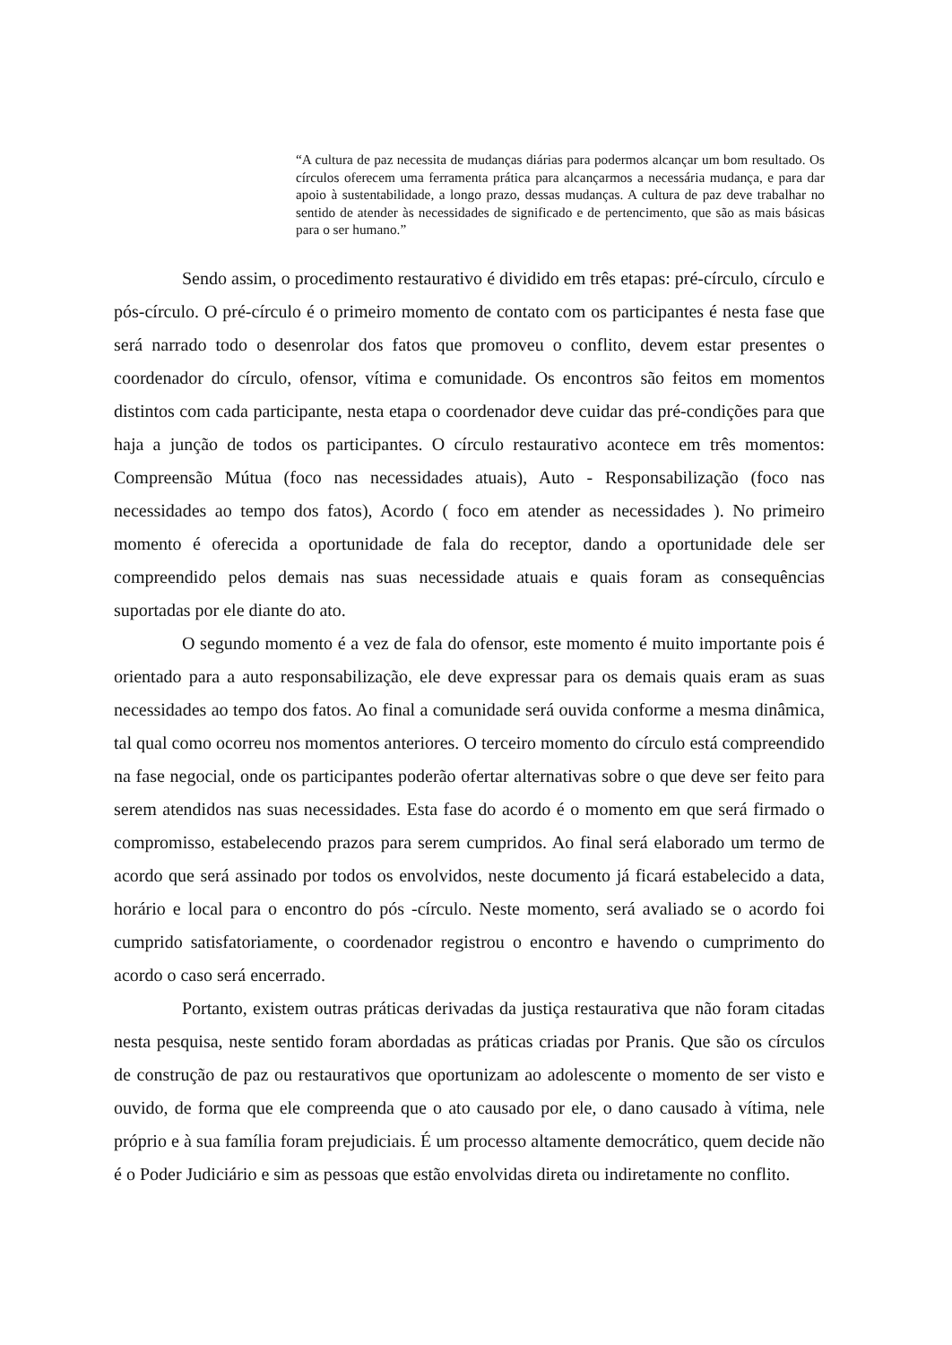“A cultura de paz necessita de mudanças diárias para podermos alcançar um bom resultado. Os círculos oferecem uma ferramenta prática para alcançarmos a necessária mudança, e para dar apoio à sustentabilidade, a longo prazo, dessas mudanças. A cultura de paz deve trabalhar no sentido de atender às necessidades de significado e de pertencimento, que são as mais básicas para o ser humano.”
Sendo assim, o procedimento restaurativo é dividido em três etapas: pré-círculo, círculo e pós-círculo. O pré-círculo é o primeiro momento de contato com os participantes é nesta fase que será narrado todo o desenrolar dos fatos que promoveu o conflito, devem estar presentes o coordenador do círculo, ofensor, vítima e comunidade. Os encontros são feitos em momentos distintos com cada participante, nesta etapa o coordenador deve cuidar das pré-condições para que haja a junção de todos os participantes. O círculo restaurativo acontece em três momentos: Compreensão Mútua (foco nas necessidades atuais), Auto - Responsabilização (foco nas necessidades ao tempo dos fatos), Acordo ( foco em atender as necessidades ). No primeiro momento é oferecida a oportunidade de fala do receptor, dando a oportunidade dele ser compreendido pelos demais nas suas necessidade atuais e quais foram as consequências suportadas por ele diante do ato.
O segundo momento é a vez de fala do ofensor, este momento é muito importante pois é orientado para a auto responsabilização, ele deve expressar para os demais quais eram as suas necessidades ao tempo dos fatos. Ao final a comunidade será ouvida conforme a mesma dinâmica, tal qual como ocorreu nos momentos anteriores. O terceiro momento do círculo está compreendido na fase negocial, onde os participantes poderão ofertar alternativas sobre o que deve ser feito para serem atendidos nas suas necessidades. Esta fase do acordo é o momento em que será firmado o compromisso, estabelecendo prazos para serem cumpridos. Ao final será elaborado um termo de acordo que será assinado por todos os envolvidos, neste documento já ficará estabelecido a data, horário e local para o encontro do pós -círculo. Neste momento, será avaliado se o acordo foi cumprido satisfatoriamente, o coordenador registrou o encontro e havendo o cumprimento do acordo o caso será encerrado.
Portanto, existem outras práticas derivadas da justiça restaurativa que não foram citadas nesta pesquisa, neste sentido foram abordadas as práticas criadas por Pranis. Que são os círculos de construção de paz ou restaurativos que oportunizam ao adolescente o momento de ser visto e ouvido, de forma que ele compreenda que o ato causado por ele, o dano causado à vítima, nele próprio e à sua família foram prejudiciais. É um processo altamente democrático, quem decide não é o Poder Judiciário e sim as pessoas que estão envolvidas direta ou indiretamente no conflito.